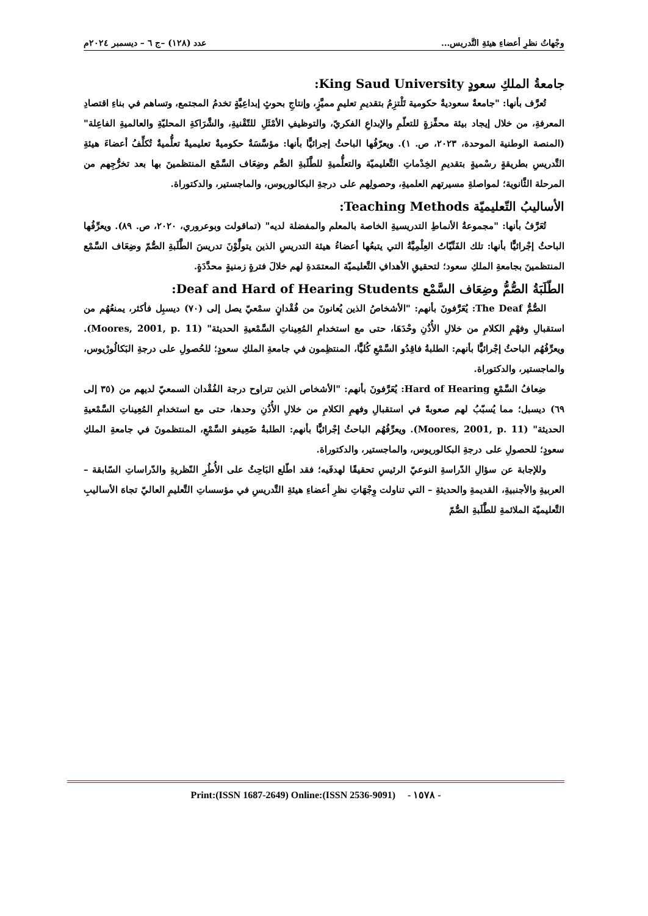وجْهاتُ نظرِ أعضاءِ هيئةِ التَّدريس... عدد (١٢٨) –ج ٦ – ديسمبر ٢٠٢٤م
جامعةُ الملكِ سعودٍ King Saud University:
تُعرَّف بأنها: "جامعةٌ سعوديةٌ حكومية تَلْتزِمُ بتقديمِ تعليمٍ مميَّزٍ، وإنتاجِ بحوثٍ إبداعِيَّةٍ تخدمُ المجتمع، وتساهم في بناءِ اقتصادِ المعرفةِ، من خلال إيجاد بيئة محفِّزةٍ للتعلّمِ والإبداعِ الفكريّ، والتوظيفِ الأمْثَلِ للتّقْنيةِ، والشَّرَاكةِ المحليّةِ والعالميةِ الفاعِلة" (المنصة الوطنية الموحدة، ٢٠٢٣، ص. ١). ويعرّفُها الباحثُ إجرائيًّا بأنها: مؤسَّسَةٌ حكوميةٌ تعليميةٌ تعلُّميةٌ تُكلِّفُ أعضاءَ هيئةِ التَّدريسِ بطريقةٍ رسْميةٍ بتقديمِ الخِدْماتِ التَّعليميّة والتعلُّميةِ للطَّلَبةِ الصُّم وضِعَاف السَّمْع المنتظمينَ بها بعد تخرُّجِهم من المرحلة الثَّانوية؛ لمواصلةِ مسيرتهم العلميةِ، وحصولِهم على درجةِ البكالوريوس، والماجستير، والدكتوراة.
الأساليبُ التّعليميّة Teaching Methods:
تُعَرَّفُ بأنها: "مجموعةُ الأنماطِ التدريسيةِ الخاصة بالمعلم والمفضلة لديه" (تماقولت وبوعروري، ٢٠٢٠، ص. ٨٩). ويعرِّفُها الباحثُ إجْرائيًّا بأنها: تلك الفَنِّيّاتُ العِلْمِيَّةُ التي يتبعُها أعضاءُ هيئة التدريسِ الذين يتولَّوْنَ تدريسَ الطَّلَبةِ الصُّمّ وضِعَاف السَّمْع المنتظمينَ بجامعةِ الملكِ سعود؛ لتحقيقِ الأهدافِ التَّعليميّة المعتمَدةِ لهم خلالَ فترةٍ زمنيةٍ محدَّدَةٍ.
الطّلَبَةُ الصُّمُّ وضِعَاف السَّمْع Deaf and Hard of Hearing Students:
الصُّمُّ The Deaf: يُعَرَّفونَ بأنهم: "الأشخاصُ الذين يُعانونَ من فُقْدانٍ سمْعيّ يصل إلى (٧٠) ديسبِل فأكثر، يمنعُهُم من استقبالِ وفهْمِ الكلامِ من خلالِ الأُذُنِ وحْدَهَا، حتى مع استخدامِ المُعِيناتِ السَّمْعيةِ الحديثة" (Moores, 2001, p. 11). ويعرِّفُهُم الباحثُ إجْرائيًّا بأنهم: الطلبةُ فاقِدُو السَّمْعِ كُليًّا، المنتظِمون في جامعةِ الملكِ سعودٍ؛ للحُصولِ على درجةِ البَكالُورْيوس، والماجستير، والدكتوراة.
ضِعافُ السَّمْعِ Hard of Hearing: يُعَرَّفونَ بأنهم: "الأشخاص الذين تتراوح درجة الفُقْدان السمعيّ لديهم من (٣٥ إلى ٦٩) ديسبل؛ مما يُسبّبُ لهم صعوبةً في استقبالِ وفهمِ الكلامِ من خلالِ الأُذُنِ وحدها، حتى مع استخدامِ المُعِيناتِ السَّمْعيةِ الحديثة" (Moores, 2001, p. 11). ويعرِّفُهُم الباحثُ إجْرائيًّا بأنهم: الطلبةُ ضَعِيفو السَّمْعِ، المنتظمونَ في جامعةِ الملكِ سعودٍ؛ للحصولِ على درجةِ البكالوريوس، والماجستير، والدكتوراة.
وللإجابة عن سؤالِ الدّراسةِ النوعيّ الرئيسِ تحقيقًا لهدفَيه؛ فقد اطّلع البَاحِثُ على الأُطُرِ النّظريةِ والدّراساتِ السّابقة – العربيةِ والأجنبيةِ، القديمةِ والحديثةِ – التي تناولت وِجْهَاتِ نظرِ أعضاءِ هيئةِ التَّدريسِ في مؤسساتِ التَّعليمِ العاليّ تجاهَ الأساليبِ التَّعليميّة الملائمةِ للطَّلَبةِ الصُّمّ
Print:(ISSN 1687-2649) Online:(ISSN 2536-9091) - ١٥٧٨ -